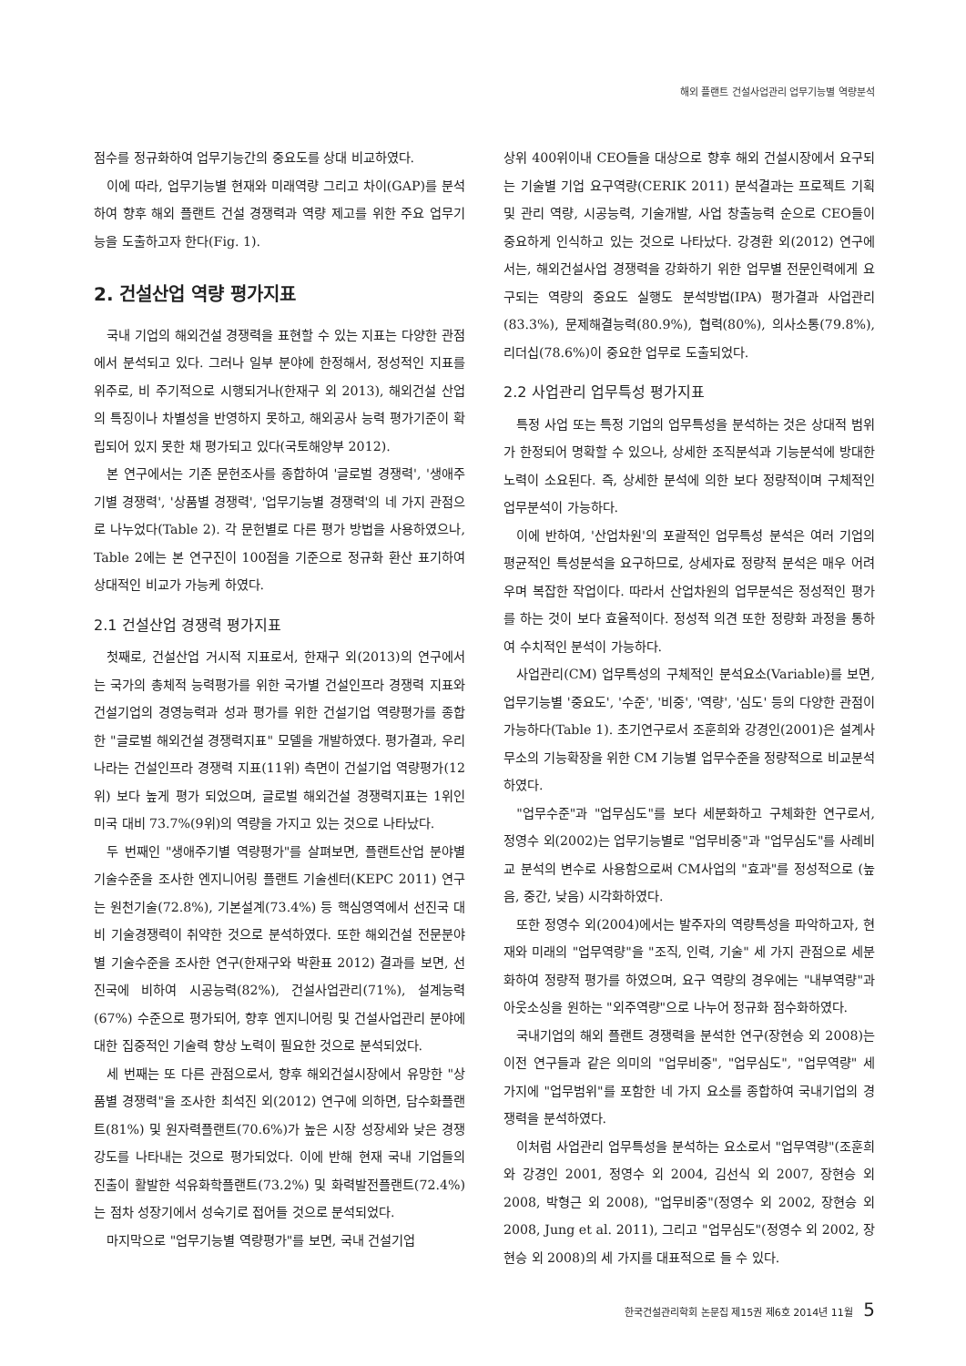해외 플랜트 건설사업관리 업무기능별 역량분석
점수를 정규화하여 업무기능간의 중요도를 상대 비교하였다.
이에 따라, 업무기능별 현재와 미래역량 그리고 차이(GAP)를 분석하여 향후 해외 플랜트 건설 경쟁력과 역량 제고를 위한 주요 업무기능을 도출하고자 한다(Fig. 1).
2. 건설산업 역량 평가지표
국내 기업의 해외건설 경쟁력을 표현할 수 있는 지표는 다양한 관점에서 분석되고 있다. 그러나 일부 분야에 한정해서, 정성적인 지표를 위주로, 비 주기적으로 시행되거나(한재구 외 2013), 해외건설 산업의 특징이나 차별성을 반영하지 못하고, 해외공사 능력 평가기준이 확립되어 있지 못한 채 평가되고 있다(국토해양부 2012).
본 연구에서는 기존 문헌조사를 종합하여 '글로벌 경쟁력', '생애주기별 경쟁력', '상품별 경쟁력', '업무기능별 경쟁력'의 네 가지 관점으로 나누었다(Table 2). 각 문헌별로 다른 평가 방법을 사용하였으나, Table 2에는 본 연구진이 100점을 기준으로 정규화 환산 표기하여 상대적인 비교가 가능케 하였다.
2.1 건설산업 경쟁력 평가지표
첫째로, 건설산업 거시적 지표로서, 한재구 외(2013)의 연구에서는 국가의 총체적 능력평가를 위한 국가별 건설인프라 경쟁력 지표와 건설기업의 경영능력과 성과 평가를 위한 건설기업 역량평가를 종합한 "글로벌 해외건설 경쟁력지표" 모델을 개발하였다. 평가결과, 우리나라는 건설인프라 경쟁력 지표(11위) 측면이 건설기업 역량평가(12위) 보다 높게 평가 되었으며, 글로벌 해외건설 경쟁력지표는 1위인 미국 대비 73.7%(9위)의 역량을 가지고 있는 것으로 나타났다.
두 번째인 "생애주기별 역량평가"를 살펴보면, 플랜트산업 분야별 기술수준을 조사한 엔지니어링 플랜트 기술센터(KEPC 2011) 연구는 원천기술(72.8%), 기본설계(73.4%) 등 핵심영역에서 선진국 대비 기술경쟁력이 취약한 것으로 분석하였다. 또한 해외건설 전문분야별 기술수준을 조사한 연구(한재구와 박환표 2012) 결과를 보면, 선진국에 비하여 시공능력(82%), 건설사업관리(71%), 설계능력(67%) 수준으로 평가되어, 향후 엔지니어링 및 건설사업관리 분야에 대한 집중적인 기술력 향상 노력이 필요한 것으로 분석되었다.
세 번째는 또 다른 관점으로서, 향후 해외건설시장에서 유망한 "상품별 경쟁력"을 조사한 최석진 외(2012) 연구에 의하면, 담수화플랜트(81%) 및 원자력플랜트(70.6%)가 높은 시장 성장세와 낮은 경쟁강도를 나타내는 것으로 평가되었다. 이에 반해 현재 국내 기업들의 진출이 활발한 석유화학플랜트(73.2%) 및 화력발전플랜트(72.4%)는 점차 성장기에서 성숙기로 접어들 것으로 분석되었다.
마지막으로 "업무기능별 역량평가"를 보면, 국내 건설기업
상위 400위이내 CEO들을 대상으로 향후 해외 건설시장에서 요구되는 기술별 기업 요구역량(CERIK 2011) 분석결과는 프로젝트 기획 및 관리 역량, 시공능력, 기술개발, 사업 창출능력 순으로 CEO들이 중요하게 인식하고 있는 것으로 나타났다. 강경환 외(2012) 연구에서는, 해외건설사업 경쟁력을 강화하기 위한 업무별 전문인력에게 요구되는 역량의 중요도 실행도 분석방법(IPA) 평가결과 사업관리(83.3%), 문제해결능력(80.9%), 협력(80%), 의사소통(79.8%), 리더십(78.6%)이 중요한 업무로 도출되었다.
2.2 사업관리 업무특성 평가지표
특정 사업 또는 특정 기업의 업무특성을 분석하는 것은 상대적 범위가 한정되어 명확할 수 있으나, 상세한 조직분석과 기능분석에 방대한 노력이 소요된다. 즉, 상세한 분석에 의한 보다 정량적이며 구체적인 업무분석이 가능하다.
이에 반하여, '산업차원'의 포괄적인 업무특성 분석은 여러 기업의 평균적인 특성분석을 요구하므로, 상세자료 정량적 분석은 매우 어려우며 복잡한 작업이다. 따라서 산업차원의 업무분석은 정성적인 평가를 하는 것이 보다 효율적이다. 정성적 의견 또한 정량화 과정을 통하여 수치적인 분석이 가능하다.
사업관리(CM) 업무특성의 구체적인 분석요소(Variable)를 보면, 업무기능별 '중요도', '수준', '비중', '역량', '심도' 등의 다양한 관점이 가능하다(Table 1). 초기연구로서 조훈희와 강경인(2001)은 설계사무소의 기능확장을 위한 CM 기능별 업무수준을 정량적으로 비교분석하였다.
"업무수준"과 "업무심도"를 보다 세분화하고 구체화한 연구로서, 정영수 외(2002)는 업무기능별로 "업무비중"과 "업무심도"를 사례비교 분석의 변수로 사용함으로써 CM사업의 "효과"를 정성적으로 (높음, 중간, 낮음) 시각화하였다.
또한 정영수 외(2004)에서는 발주자의 역량특성을 파악하고자, 현재와 미래의 "업무역량"을 "조직, 인력, 기술" 세 가지 관점으로 세분화하여 정량적 평가를 하였으며, 요구 역량의 경우에는 "내부역량"과 아웃소싱을 원하는 "외주역량"으로 나누어 정규화 점수화하였다.
국내기업의 해외 플랜트 경쟁력을 분석한 연구(장현승 외 2008)는 이전 연구들과 같은 의미의 "업무비중", "업무심도", "업무역량" 세 가지에 "업무범위"를 포함한 네 가지 요소를 종합하여 국내기업의 경쟁력을 분석하였다.
이처럼 사업관리 업무특성을 분석하는 요소로서 "업무역량"(조훈희와 강경인 2001, 정영수 외 2004, 김선식 외 2007, 장현승 외 2008, 박형근 외 2008), "업무비중"(정영수 외 2002, 장현승 외 2008, Jung et al. 2011), 그리고 "업무심도"(정영수 외 2002, 장현승 외 2008)의 세 가지를 대표적으로 들 수 있다.
한국건설관리학회 논문집 제15권 제6호 2014년 11월 5